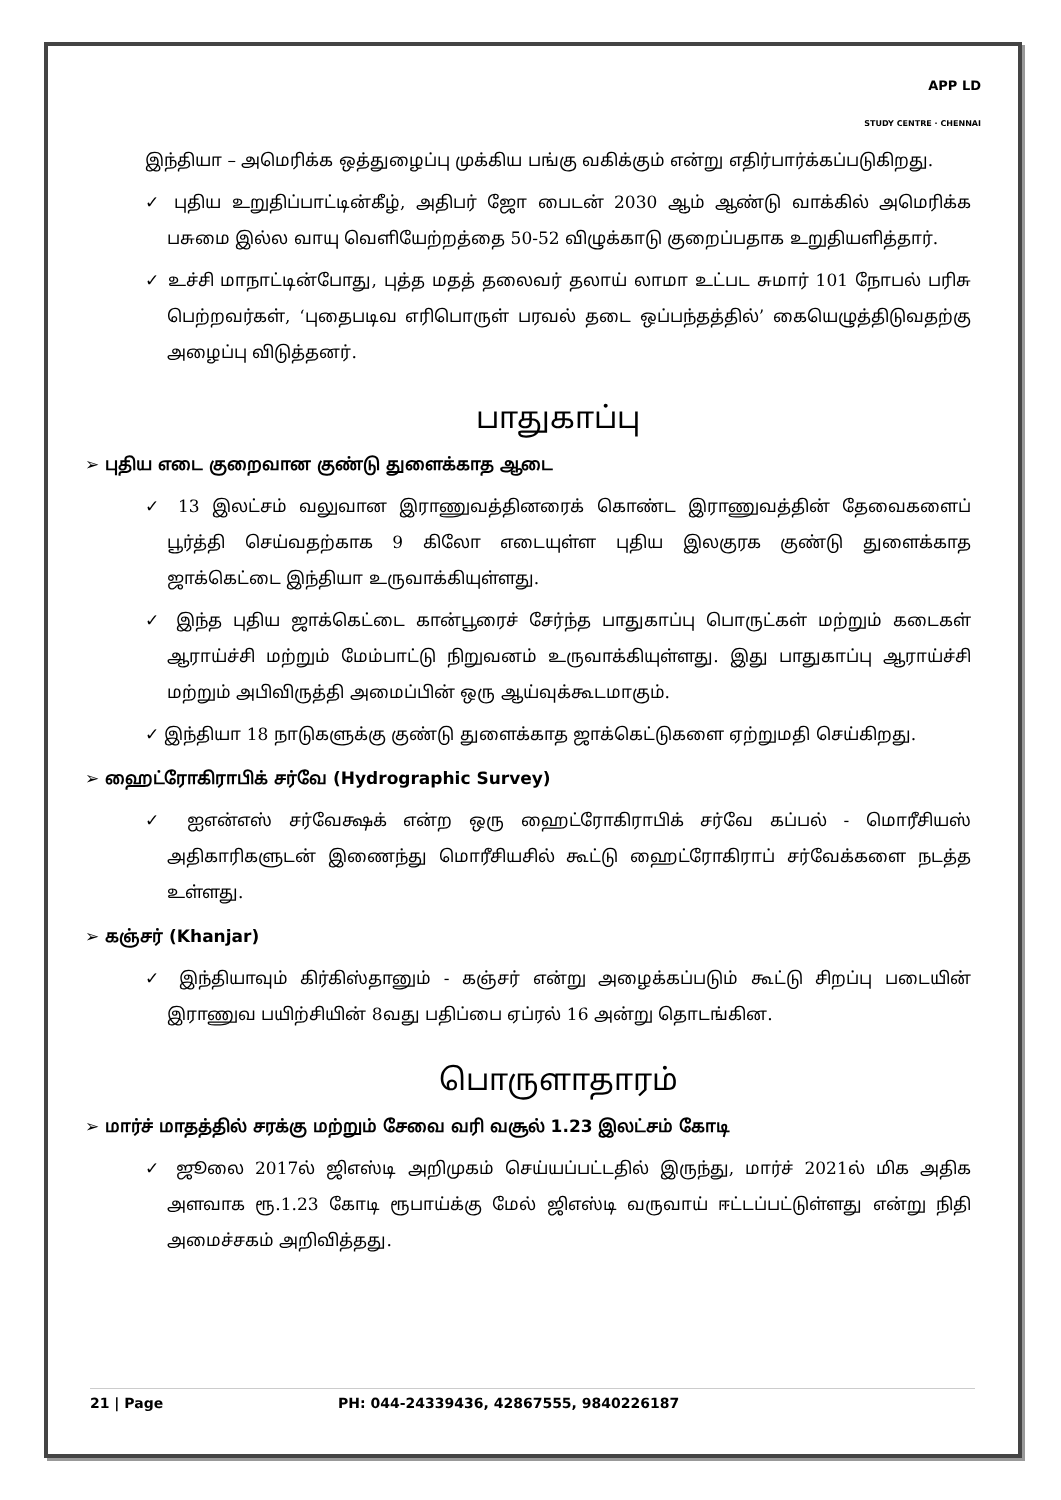APP LD
STUDY CENTRE · CHENNAI
இந்தியா – அமெரிக்க ஒத்துழைப்பு முக்கிய பங்கு வகிக்கும் என்று எதிர்பார்க்கப்படுகிறது.
✓ புதிய உறுதிப்பாட்டின்கீழ், அதிபர் ஜோ பைடன் 2030 ஆம் ஆண்டு வாக்கில் அமெரிக்க பசுமை இல்ல வாயு வெளியேற்றத்தை 50-52 விழுக்காடு குறைப்பதாக உறுதியளித்தார்.
✓ உச்சி மாநாட்டின்போது, புத்த மதத் தலைவர் தலாய் லாமா உட்பட சுமார் 101 நோபல் பரிசு பெற்றவர்கள், ‘புதைபடிவ எரிபொருள் பரவல் தடை ஒப்பந்தத்தில்’ கையெழுத்திடுவதற்கு அழைப்பு விடுத்தனர்.
பாதுகாப்பு
➢ புதிய எடை குறைவான குண்டு துளைக்காத ஆடை
✓ 13 இலட்சம் வலுவான இராணுவத்தினரைக் கொண்ட இராணுவத்தின் தேவைகளைப் பூர்த்தி செய்வதற்காக 9 கிலோ எடையுள்ள புதிய இலகுரக குண்டு துளைக்காத ஜாக்கெட்டை இந்தியா உருவாக்கியுள்ளது.
✓ இந்த புதிய ஜாக்கெட்டை கான்பூரைச் சேர்ந்த பாதுகாப்பு பொருட்கள் மற்றும் கடைகள் ஆராய்ச்சி மற்றும் மேம்பாட்டு நிறுவனம் உருவாக்கியுள்ளது. இது பாதுகாப்பு ஆராய்ச்சி மற்றும் அபிவிருத்தி அமைப்பின் ஒரு ஆய்வுக்கூடமாகும்.
✓ இந்தியா 18 நாடுகளுக்கு குண்டு துளைக்காத ஜாக்கெட்டுகளை ஏற்றுமதி செய்கிறது.
➢ ஹைட்ரோகிராபிக் சர்வே (Hydrographic Survey)
✓ ஐஎன்எஸ் சர்வேக்ஷக் என்ற ஒரு ஹைட்ரோகிராபிக் சர்வே கப்பல் - மொரீசியஸ் அதிகாரிகளுடன் இணைந்து மொரீசியசில் கூட்டு ஹைட்ரோகிராப் சர்வேக்களை நடத்த உள்ளது.
➢ கஞ்சர் (Khanjar)
✓ இந்தியாவும் கிர்கிஸ்தானும் - கஞ்சர் என்று அழைக்கப்படும் கூட்டு சிறப்பு படையின் இராணுவ பயிற்சியின் 8வது பதிப்பை ஏப்ரல் 16 அன்று தொடங்கின.
பொருளாதாரம்
➢ மார்ச் மாதத்தில் சரக்கு மற்றும் சேவை வரி வசூல் 1.23 இலட்சம் கோடி
✓ ஜூலை 2017ல் ஜிஎஸ்டி அறிமுகம் செய்யப்பட்டதில் இருந்து, மார்ச் 2021ல் மிக அதிக அளவாக ரூ.1.23 கோடி ரூபாய்க்கு மேல் ஜிஎஸ்டி வருவாய் ஈட்டப்பட்டுள்ளது என்று நிதி அமைச்சகம் அறிவித்தது.
21 | Page PH: 044-24339436, 42867555, 9840226187